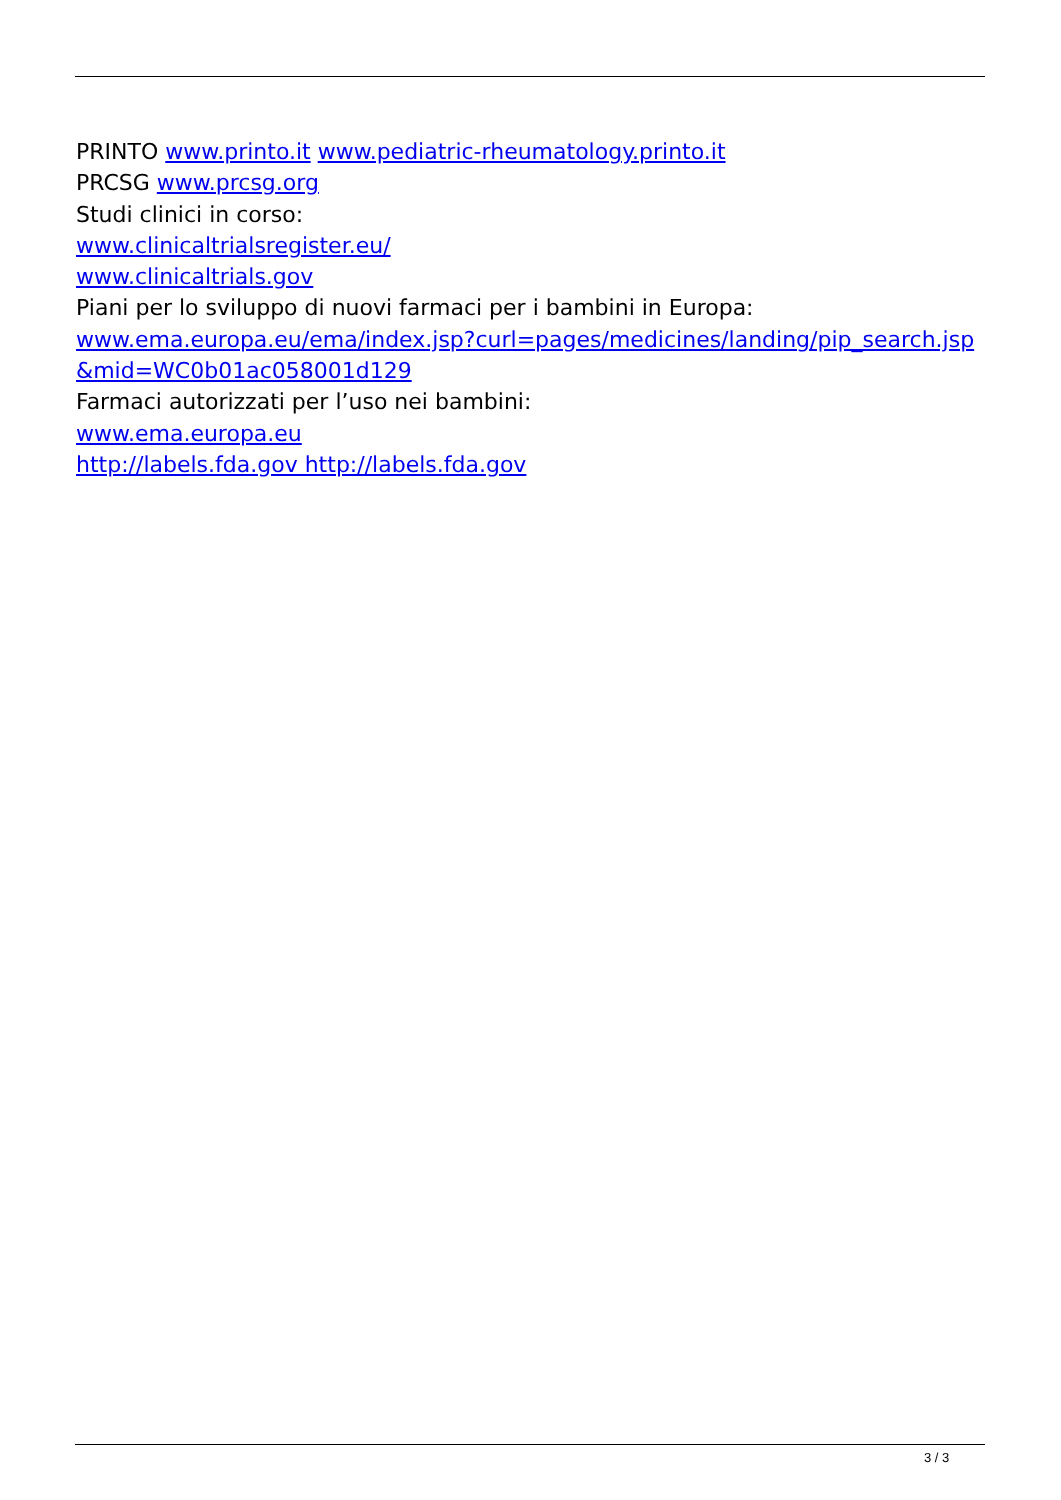PRINTO www.printo.it www.pediatric-rheumatology.printo.it
PRCSG www.prcsg.org
Studi clinici in corso:
www.clinicaltrialsregister.eu/
www.clinicaltrials.gov
Piani per lo sviluppo di nuovi farmaci per i bambini in Europa:
www.ema.europa.eu/ema/index.jsp?curl=pages/medicines/landing/pip_search.jsp&mid=WC0b01ac058001d129
Farmaci autorizzati per l’uso nei bambini:
www.ema.europa.eu
http://labels.fda.gov http://labels.fda.gov
3 / 3